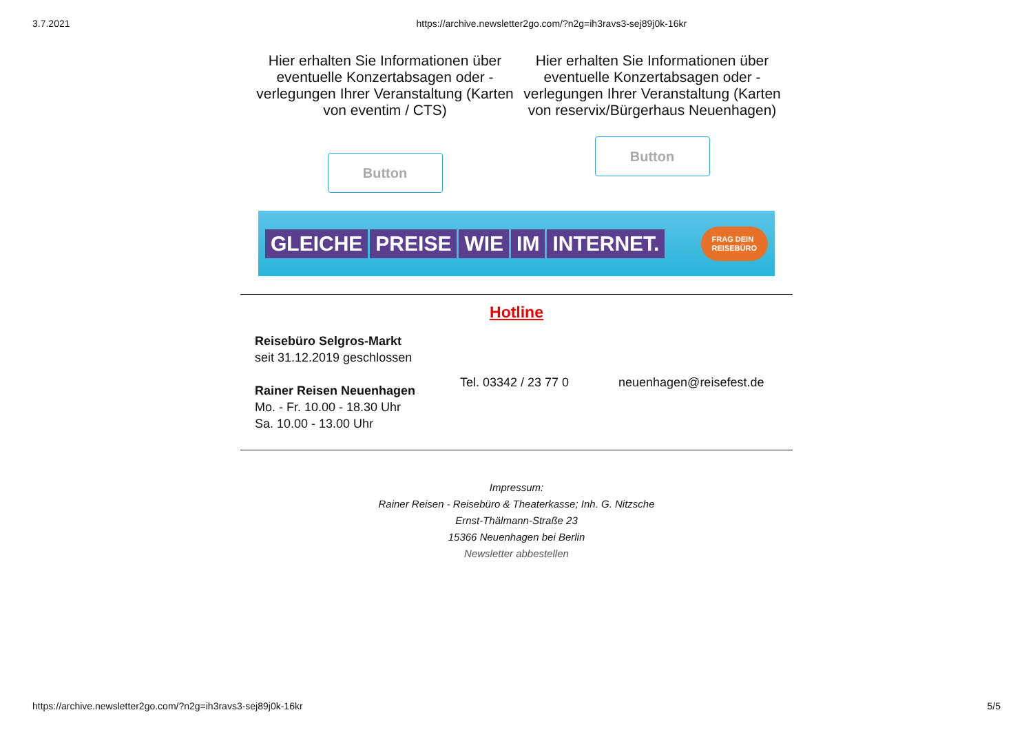3.7.2021 https://archive.newsletter2go.com/?n2g=ih3ravs3-sej89j0k-16kr
Hier erhalten Sie Informationen über eventuelle Konzertabsagen oder -verlegungen Ihrer Veranstaltung (Karten von eventim / CTS)
Button
Hier erhalten Sie Informationen über eventuelle Konzertabsagen oder -verlegungen Ihrer Veranstaltung (Karten von reservix/Bürgerhaus Neuenhagen)
Button
GLEICHE PREISE WIE IM INTERNET.
FRAG DEIN
REISEBÜRO
Hotline
Reisebüro Selgros-Markt
seit 31.12.2019 geschlossen
Rainer Reisen Neuenhagen
Mo. - Fr. 10.00 - 18.30 Uhr
Sa. 10.00 - 13.00 Uhr
Tel. 03342 / 23 77 0 neuenhagen@reisefest.de
Impressum:
Rainer Reisen - Reisebüro & Theaterkasse; Inh. G. Nitzsche
Ernst-Thälmann-Straße 23
15366 Neuenhagen bei Berlin
Newsletter abbestellen
https://archive.newsletter2go.com/?n2g=ih3ravs3-sej89j0k-16kr 5/5